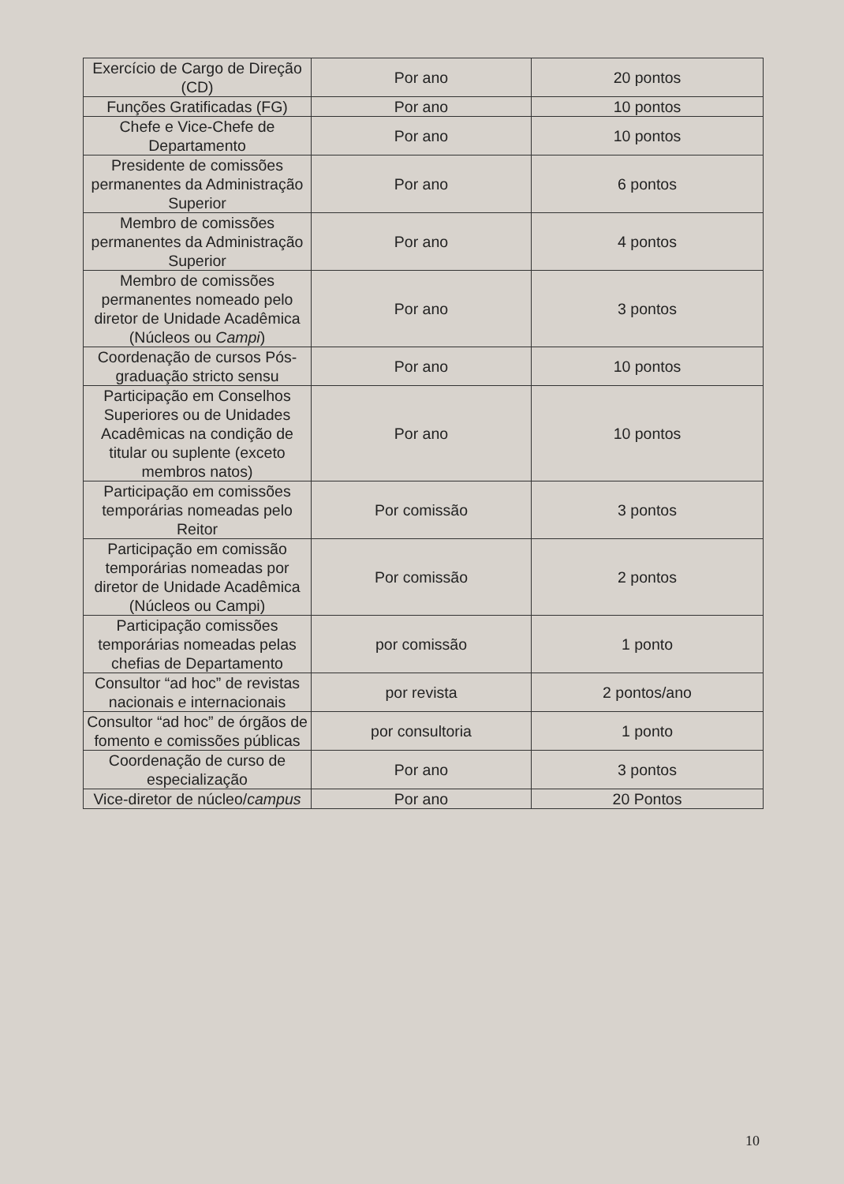| Exercício de Cargo de Direção (CD) | Por ano | 20 pontos |
| Funções Gratificadas (FG) | Por ano | 10 pontos |
| Chefe e Vice-Chefe de Departamento | Por ano | 10 pontos |
| Presidente de comissões permanentes da Administração Superior | Por ano | 6 pontos |
| Membro de comissões permanentes da Administração Superior | Por ano | 4 pontos |
| Membro de comissões permanentes nomeado pelo diretor de Unidade Acadêmica (Núcleos ou Campi ) | Por ano | 3 pontos |
| Coordenação de cursos Pós-graduação stricto sensu | Por ano | 10 pontos |
| Participação em Conselhos Superiores ou de Unidades Acadêmicas na condição de titular ou suplente (exceto membros natos) | Por ano | 10 pontos |
| Participação em comissões temporárias nomeadas pelo Reitor | Por comissão | 3 pontos |
| Participação em comissão temporárias nomeadas por diretor de Unidade Acadêmica (Núcleos ou Campi) | Por comissão | 2 pontos |
| Participação comissões temporárias nomeadas pelas chefias de Departamento | por comissão | 1 ponto |
| Consultor “ad hoc” de revistas nacionais e internacionais | por revista | 2 pontos/ano |
| Consultor “ad hoc” de órgãos de fomento e comissões públicas | por consultoria | 1 ponto |
| Coordenação de curso de especialização | Por ano | 3 pontos |
| Vice-diretor de núcleo/ campus | Por ano | 20 Pontos |
10